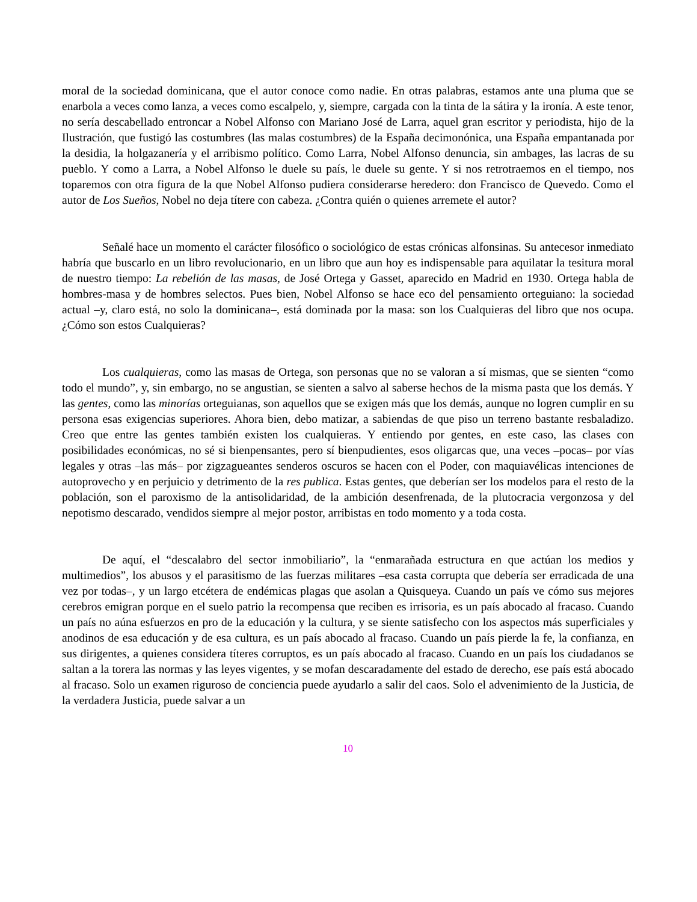moral de la sociedad dominicana, que el autor conoce como nadie. En otras palabras, estamos ante una pluma que se enarbola a veces como lanza, a veces como escalpelo, y, siempre, cargada con la tinta de la sátira y la ironía. A este tenor, no sería descabellado entroncar a Nobel Alfonso con Mariano José de Larra, aquel gran escritor y periodista, hijo de la Ilustración, que fustigó las costumbres (las malas costumbres) de la España decimonónica, una España empantanada por la desidia, la holgazanería y el arribismo político. Como Larra, Nobel Alfonso denuncia, sin ambages, las lacras de su pueblo. Y como a Larra, a Nobel Alfonso le duele su país, le duele su gente. Y si nos retrotraemos en el tiempo, nos toparemos con otra figura de la que Nobel Alfonso pudiera considerarse heredero: don Francisco de Quevedo. Como el autor de Los Sueños, Nobel no deja títere con cabeza. ¿Contra quién o quienes arremete el autor?
Señalé hace un momento el carácter filosófico o sociológico de estas crónicas alfonsinas. Su antecesor inmediato habría que buscarlo en un libro revolucionario, en un libro que aun hoy es indispensable para aquilatar la tesitura moral de nuestro tiempo: La rebelión de las masas, de José Ortega y Gasset, aparecido en Madrid en 1930. Ortega habla de hombres-masa y de hombres selectos. Pues bien, Nobel Alfonso se hace eco del pensamiento orteguiano: la sociedad actual –y, claro está, no solo la dominicana–, está dominada por la masa: son los Cualquieras del libro que nos ocupa. ¿Cómo son estos Cualquieras?
Los cualquieras, como las masas de Ortega, son personas que no se valoran a sí mismas, que se sienten “como todo el mundo”, y, sin embargo, no se angustian, se sienten a salvo al saberse hechos de la misma pasta que los demás. Y las gentes, como las minorías orteguianas, son aquellos que se exigen más que los demás, aunque no logren cumplir en su persona esas exigencias superiores. Ahora bien, debo matizar, a sabiendas de que piso un terreno bastante resbaladizo. Creo que entre las gentes también existen los cualquieras. Y entiendo por gentes, en este caso, las clases con posibilidades económicas, no sé si bienpensantes, pero sí bienpudientes, esos oligarcas que, una veces –pocas– por vías legales y otras –las más– por zigzagueantes senderos oscuros se hacen con el Poder, con maquiavélicas intenciones de autoprovecho y en perjuicio y detrimento de la res publica. Estas gentes, que deberían ser los modelos para el resto de la población, son el paroxismo de la antisolidaridad, de la ambición desenfrenada, de la plutocracia vergonzosa y del nepotismo descarado, vendidos siempre al mejor postor, arribistas en todo momento y a toda costa.
De aquí, el “descalabro del sector inmobiliario”, la “enmarañada estructura en que actúan los medios y multimedios”, los abusos y el parasitismo de las fuerzas militares –esa casta corrupta que debería ser erradicada de una vez por todas–, y un largo etcétera de endémicas plagas que asolan a Quisqueya. Cuando un país ve cómo sus mejores cerebros emigran porque en el suelo patrio la recompensa que reciben es irrisoria, es un país abocado al fracaso. Cuando un país no aúna esfuerzos en pro de la educación y la cultura, y se siente satisfecho con los aspectos más superficiales y anodinos de esa educación y de esa cultura, es un país abocado al fracaso. Cuando un país pierde la fe, la confianza, en sus dirigentes, a quienes considera títeres corruptos, es un país abocado al fracaso. Cuando en un país los ciudadanos se saltan a la torera las normas y las leyes vigentes, y se mofan descaradamente del estado de derecho, ese país está abocado al fracaso. Solo un examen riguroso de conciencia puede ayudarlo a salir del caos. Solo el advenimiento de la Justicia, de la verdadera Justicia, puede salvar a un
10